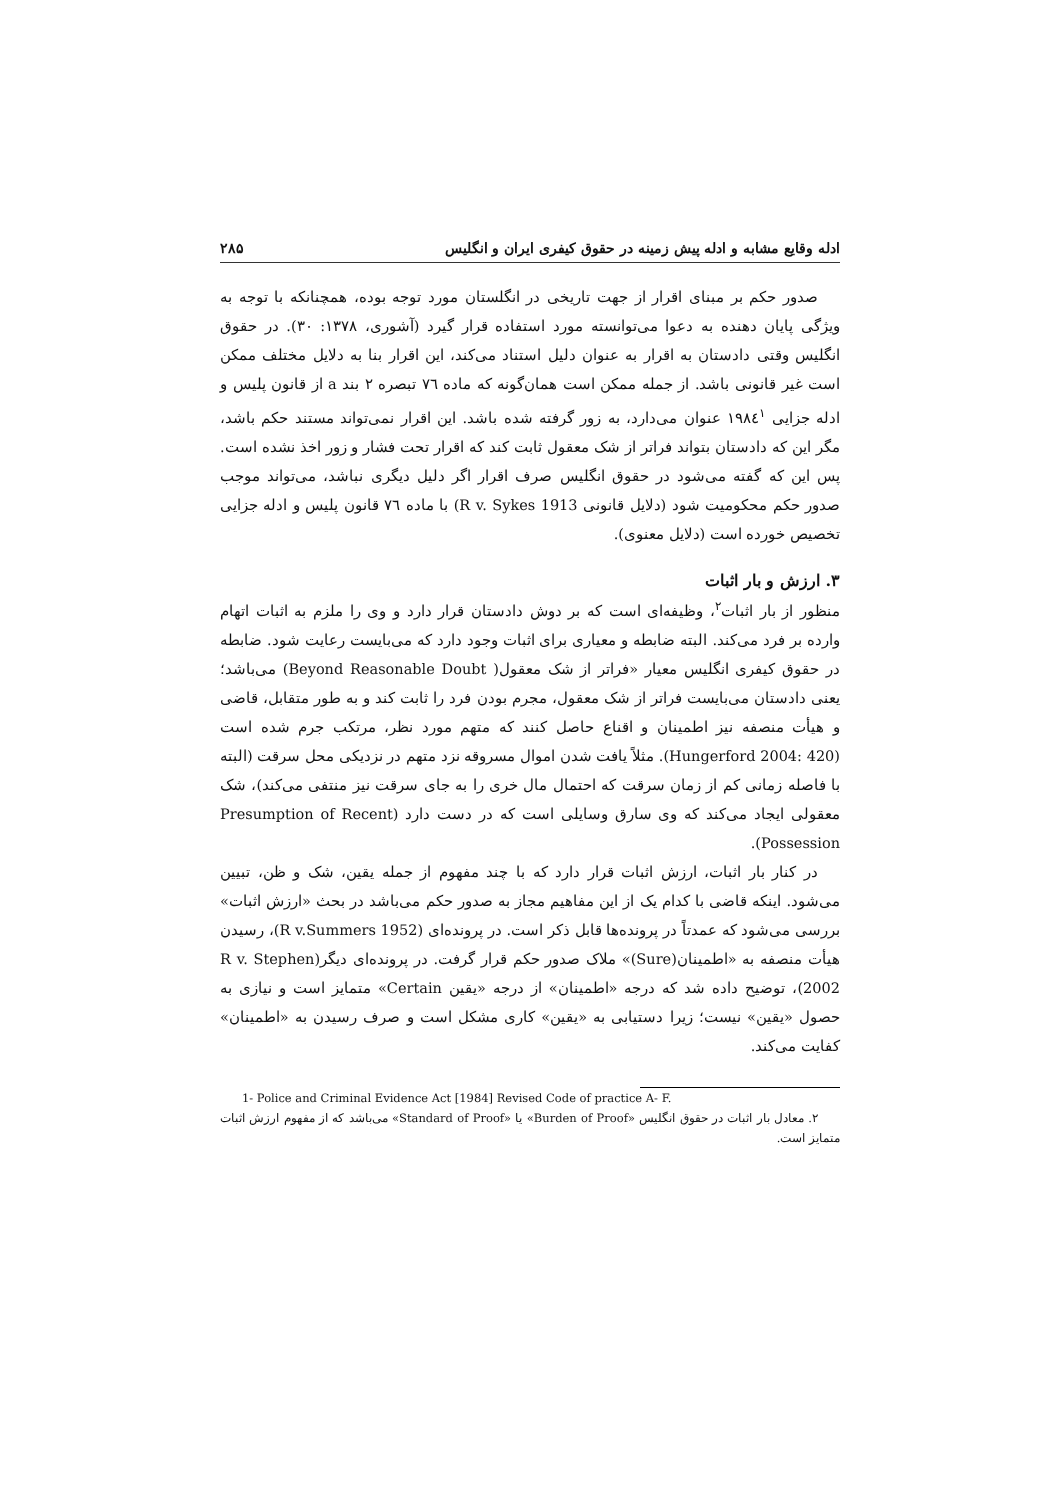ادله وقایع مشابه و ادله پیش زمینه در حقوق کیفری ایران و انگلیس ۲۸۵
صدور حکم بر مبنای اقرار از جهت تاریخی در انگلستان مورد توجه بوده، همچنانکه با توجه به ویژگی پایان دهنده به دعوا می‌توانسته مورد استفاده قرار گیرد (آشوری، ۱۳۷۸: ۳۰). در حقوق انگلیس وقتی دادستان به اقرار به عنوان دلیل استناد می‌کند، این اقرار بنا به دلایل مختلف ممکن است غیر قانونی باشد. از جمله ممکن است همان‌گونه که ماده ۷٦ تبصره ۲ بند a از قانون پلیس و ادله جزایی ۱۹۸٤<sup>۱</sup> عنوان می‌دارد، به زور گرفته شده باشد. این اقرار نمی‌تواند مستند حکم باشد، مگر این که دادستان بتواند فراتر از شک معقول ثابت کند که اقرار تحت فشار و زور اخذ نشده است. پس این که گفته می‌شود در حقوق انگلیس صرف اقرار اگر دلیل دیگری نباشد، می‌تواند موجب صدور حکم محکومیت شود (دلایل قانونی R v. Sykes 1913) با ماده ۷٦ قانون پلیس و ادله جزایی تخصیص خورده است (دلایل معنوی).
۳. ارزش و بار اثبات
منظور از بار اثبات<sup>۲</sup>، وظیفه‌ای است که بر دوش دادستان قرار دارد و وی را ملزم به اثبات اتهام وارده بر فرد می‌کند. البته ضابطه و معیاری برای اثبات وجود دارد که می‌بایست رعایت شود. ضابطه در حقوق کیفری انگلیس معیار «فراتر از شک معقول( Beyond Reasonable Doubt) می‌باشد؛ یعنی دادستان می‌بایست فراتر از شک معقول، مجرم بودن فرد را ثابت کند و به طور متقابل، قاضی و هیأت منصفه نیز اطمینان و اقناع حاصل کنند که متهم مورد نظر، مرتکب جرم شده است (Hungerford 2004: 420). مثلاً یافت شدن اموال مسروقه نزد متهم در نزدیکی محل سرقت (البته با فاصله زمانی کم از زمان سرقت که احتمال مال خری را به جای سرقت نیز منتفی می‌کند)، شک معقولی ایجاد می‌کند که وی سارق وسایلی است که در دست دارد (Presumption of Recent Possession).
در کنار بار اثبات، ارزش اثبات قرار دارد که با چند مفهوم از جمله یقین، شک و ظن، تبیین می‌شود. اینکه قاضی با کدام یک از این مفاهیم مجاز به صدور حکم می‌باشد در بحث «ارزش اثبات» بررسی می‌شود که عمدتاً در پرونده‌ها قابل ذکر است. در پرونده‌ای (R v.Summers 1952)، رسیدن هیأت منصفه به «اطمینان(Sure)» ملاک صدور حکم قرار گرفت. در پرونده‌ای دیگر(R v. Stephen 2002)، توضیح داده شد که درجه «اطمینان» از درجه «یقین Certain» متمایز است و نیازی به حصول «یقین» نیست؛ زیرا دستیابی به «یقین» کاری مشکل است و صرف رسیدن به «اطمینان» کفایت می‌کند.
1- Police and Criminal Evidence Act [1984] Revised Code of practice A- F.
۲. معادل بار اثبات در حقوق انگلیس «Burden of Proof» یا «Standard of Proof» می‌باشد که از مفهوم ارزش اثبات متمایز است.